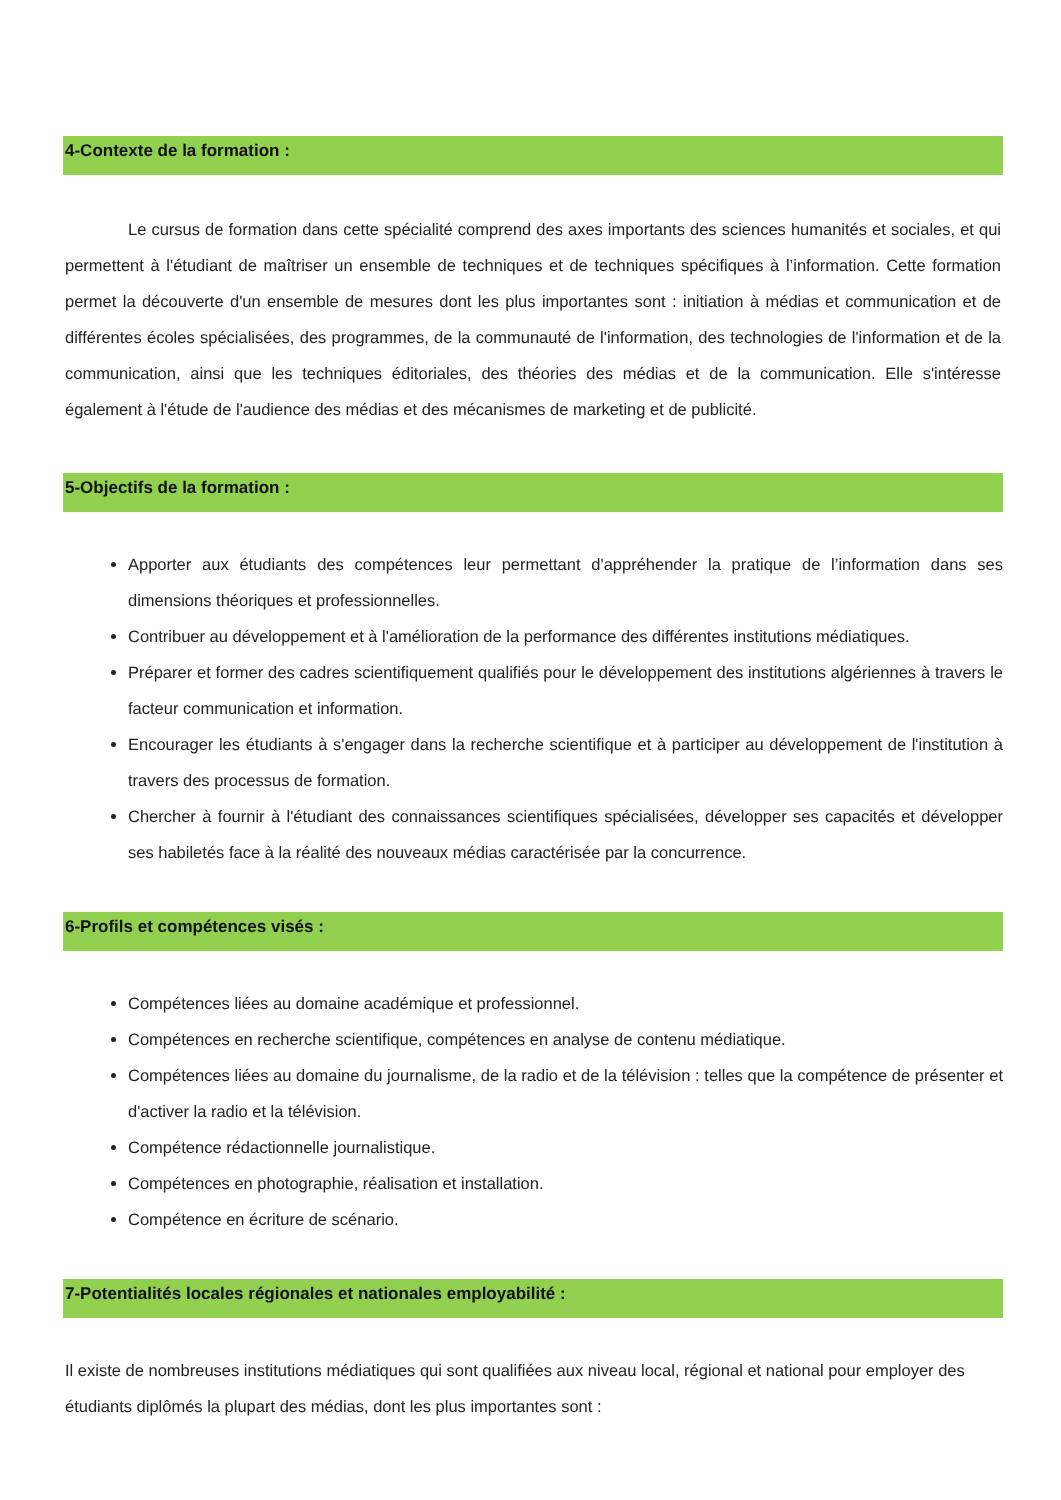4-Contexte de la formation :
Le cursus de formation dans cette spécialité comprend des axes importants des sciences humanités et sociales, et qui permettent à l'étudiant de maîtriser un ensemble de techniques et de techniques spécifiques à l’information. Cette formation permet la découverte d'un ensemble de mesures dont les plus importantes sont : initiation à médias et communication et de différentes écoles spécialisées, des programmes, de la communauté de l'information, des technologies de l'information et de la communication, ainsi que les techniques éditoriales, des théories des médias et de la communication. Elle s'intéresse également à l'étude de l'audience des médias et des mécanismes de marketing et de publicité.
5-Objectifs de la formation :
Apporter aux étudiants des compétences leur permettant d'appréhender la pratique de l’information dans ses dimensions théoriques et professionnelles.
Contribuer au développement et à l'amélioration de la performance des différentes institutions médiatiques.
Préparer et former des cadres scientifiquement qualifiés pour le développement des institutions algériennes à travers le facteur communication et information.
Encourager les étudiants à s'engager dans la recherche scientifique et à participer au développement de l'institution à travers des processus de formation.
Chercher à fournir à l'étudiant des connaissances scientifiques spécialisées, développer ses capacités et développer ses habiletés face à la réalité des nouveaux médias caractérisée par la concurrence.
6-Profils et compétences visés :
Compétences liées au domaine académique et professionnel.
Compétences en recherche scientifique, compétences en analyse de contenu médiatique.
Compétences liées au domaine du journalisme, de la radio et de la télévision : telles que la compétence de présenter et d'activer la radio et la télévision.
Compétence rédactionnelle journalistique.
Compétences en photographie, réalisation et installation.
Compétence en écriture de scénario.
7-Potentialités locales régionales et nationales employabilité :
Il existe de nombreuses institutions médiatiques qui sont qualifiées aux niveau local, régional et national pour employer des étudiants diplômés la plupart des médias, dont les plus importantes sont :